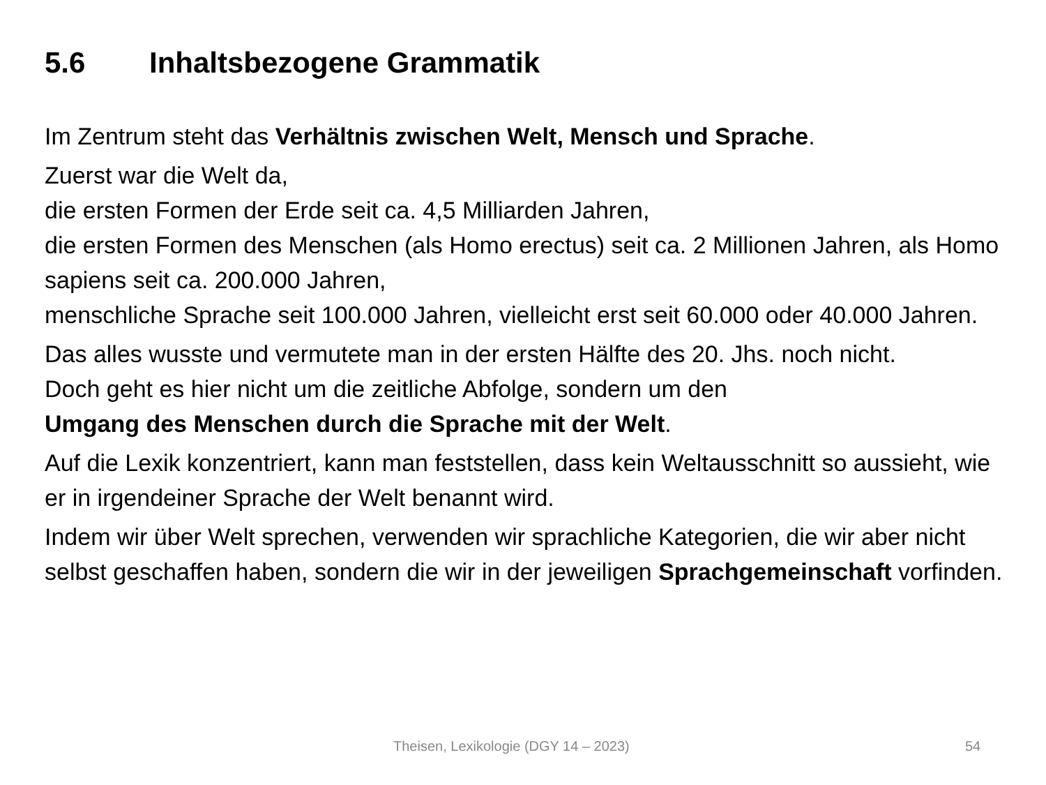5.6 Inhaltsbezogene Grammatik
Im Zentrum steht das Verhältnis zwischen Welt, Mensch und Sprache.
Zuerst war die Welt da,
die ersten Formen der Erde seit ca. 4,5 Milliarden Jahren,
die ersten Formen des Menschen (als Homo erectus) seit ca. 2 Millionen Jahren, als Homo sapiens seit ca. 200.000 Jahren,
menschliche Sprache seit 100.000 Jahren, vielleicht erst seit 60.000 oder 40.000 Jahren.
Das alles wusste und vermutete man in der ersten Hälfte des 20. Jhs. noch nicht.
Doch geht es hier nicht um die zeitliche Abfolge, sondern um den
Umgang des Menschen durch die Sprache mit der Welt.
Auf die Lexik konzentriert, kann man feststellen, dass kein Weltausschnitt so aussieht, wie er in irgendeiner Sprache der Welt benannt wird.
Indem wir über Welt sprechen, verwenden wir sprachliche Kategorien, die wir aber nicht selbst geschaffen haben, sondern die wir in der jeweiligen Sprachgemeinschaft vorfinden.
Theisen, Lexikologie (DGY 14 – 2023) 54